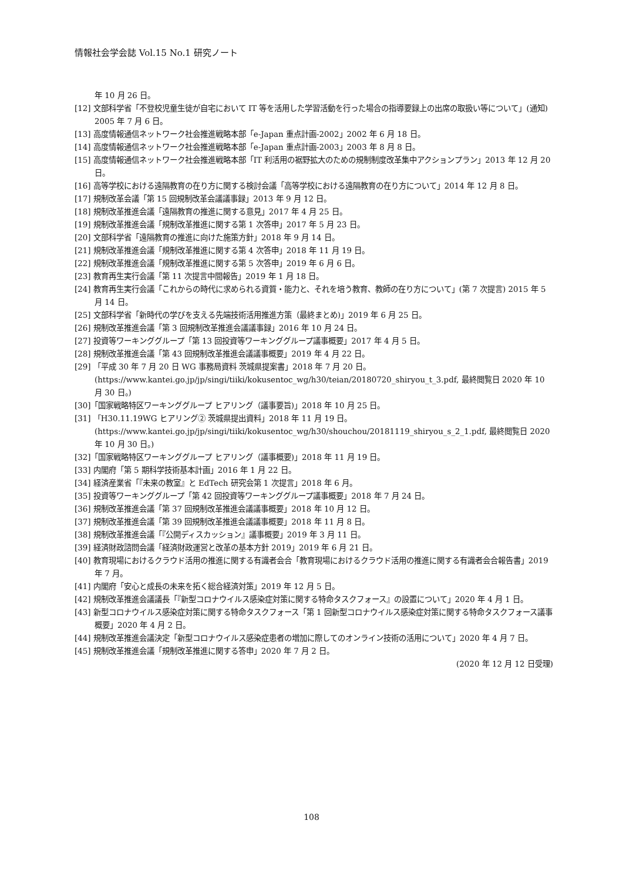情報社会学会誌 Vol.15 No.1 研究ノート
年 10 月 26 日。
[12] 文部科学省「不登校児童生徒が自宅において IT 等を活用した学習活動を行った場合の指導要録上の出席の取扱い等について」(通知) 2005 年 7 月 6 日。
[13] 高度情報通信ネットワーク社会推進戦略本部「e-Japan 重点計画-2002」2002 年 6 月 18 日。
[14] 高度情報通信ネットワーク社会推進戦略本部「e-Japan 重点計画-2003」2003 年 8 月 8 日。
[15] 高度情報通信ネットワーク社会推進戦略本部「IT 利活用の裾野拡大のための規制制度改革集中アクションプラン」2013 年 12 月 20 日。
[16] 高等学校における遠隔教育の在り方に関する検討会議「高等学校における遠隔教育の在り方について」2014 年 12 月 8 日。
[17] 規制改革会議「第 15 回規制改革会議議事録」2013 年 9 月 12 日。
[18] 規制改革推進会議「遠隔教育の推進に関する意見」2017 年 4 月 25 日。
[19] 規制改革推進会議「規制改革推進に関する第 1 次答申」2017 年 5 月 23 日。
[20] 文部科学省「遠隔教育の推進に向けた施策方針」2018 年 9 月 14 日。
[21] 規制改革推進会議「規制改革推進に関する第 4 次答申」2018 年 11 月 19 日。
[22] 規制改革推進会議「規制改革推進に関する第 5 次答申」2019 年 6 月 6 日。
[23] 教育再生実行会議「第 11 次提言中間報告」2019 年 1 月 18 日。
[24] 教育再生実行会議「これからの時代に求められる資質・能力と、それを培う教育、教師の在り方について」(第 7 次提言) 2015 年 5 月 14 日。
[25] 文部科学省「新時代の学びを支える先端技術活用推進方策（最終まとめ)」2019 年 6 月 25 日。
[26] 規制改革推進会議「第 3 回規制改革推進会議議事録」2016 年 10 月 24 日。
[27] 投資等ワーキンググループ「第 13 回投資等ワーキンググループ議事概要」2017 年 4 月 5 日。
[28] 規制改革推進会議「第 43 回規制改革推進会議議事概要」2019 年 4 月 22 日。
[29] 「平成 30 年 7 月 20 日 WG 事務局資料 茨城県提案書」2018 年 7 月 20 日。
(https://www.kantei.go.jp/jp/singi/tiiki/kokusentoc_wg/h30/teian/20180720_shiryou_t_3.pdf, 最終閲覧日 2020 年 10 月 30 日。)
[30]「国家戦略特区ワーキンググループ ヒアリング（議事要旨)」2018 年 10 月 25 日。
[31] 「H30.11.19WG ヒアリング② 茨城県提出資料」2018 年 11 月 19 日。
(https://www.kantei.go.jp/jp/singi/tiiki/kokusentoc_wg/h30/shouchou/20181119_shiryou_s_2_1.pdf, 最終閲覧日 2020 年 10 月 30 日。)
[32]「国家戦略特区ワーキンググループ ヒアリング（議事概要)」2018 年 11 月 19 日。
[33] 内閣府「第 5 期科学技術基本計画」2016 年 1 月 22 日。
[34] 経済産業省「『未来の教室』と EdTech 研究会第 1 次提言」2018 年 6 月。
[35] 投資等ワーキンググループ「第 42 回投資等ワーキンググループ議事概要」2018 年 7 月 24 日。
[36] 規制改革推進会議「第 37 回規制改革推進会議議事概要」2018 年 10 月 12 日。
[37] 規制改革推進会議「第 39 回規制改革推進会議議事概要」2018 年 11 月 8 日。
[38] 規制改革推進会議「『公開ディスカッション』議事概要」2019 年 3 月 11 日。
[39] 経済財政諮問会議「経済財政運営と改革の基本方針 2019」2019 年 6 月 21 日。
[40] 教育現場におけるクラウド活用の推進に関する有識者会合「教育現場におけるクラウド活用の推進に関する有識者会合報告書」2019 年 7 月。
[41] 内閣府「安心と成長の未来を拓く総合経済対策」2019 年 12 月 5 日。
[42] 規制改革推進会議議長「『新型コロナウイルス感染症対策に関する特命タスクフォース』の設置について」2020 年 4 月 1 日。
[43] 新型コロナウイルス感染症対策に関する特命タスクフォース「第 1 回新型コロナウイルス感染症対策に関する特命タスクフォース議事概要」2020 年 4 月 2 日。
[44] 規制改革推進会議決定「新型コロナウイルス感染症患者の増加に際してのオンライン技術の活用について」2020 年 4 月 7 日。
[45] 規制改革推進会議「規制改革推進に関する答申」2020 年 7 月 2 日。
(2020 年 12 月 12 日受理)
108